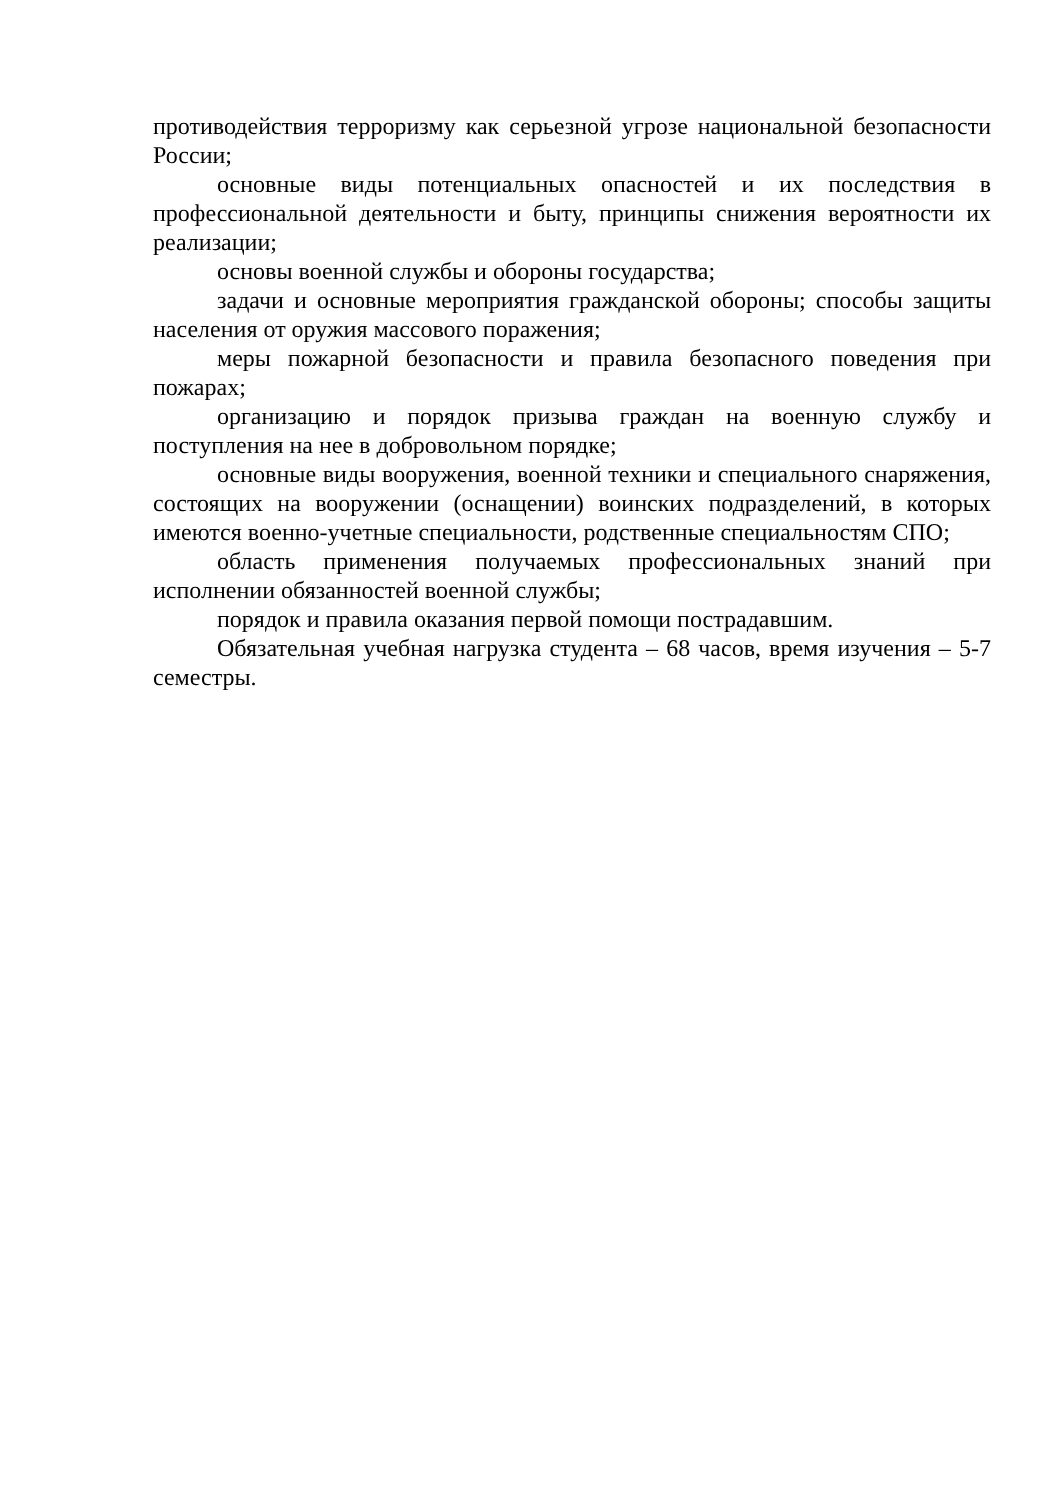противодействия терроризму как серьезной угрозе национальной безопасности России;
основные виды потенциальных опасностей и их последствия в профессиональной деятельности и быту, принципы снижения вероятности их реализации;
основы военной службы и обороны государства;
задачи и основные мероприятия гражданской обороны; способы защиты населения от оружия массового поражения;
меры пожарной безопасности и правила безопасного поведения при пожарах;
организацию и порядок призыва граждан на военную службу и поступления на нее в добровольном порядке;
основные виды вооружения, военной техники и специального снаряжения, состоящих на вооружении (оснащении) воинских подразделений, в которых имеются военно-учетные специальности, родственные специальностям СПО;
область применения получаемых профессиональных знаний при исполнении обязанностей военной службы;
порядок и правила оказания первой помощи пострадавшим.
Обязательная учебная нагрузка студента – 68 часов, время изучения – 5-7 семестры.